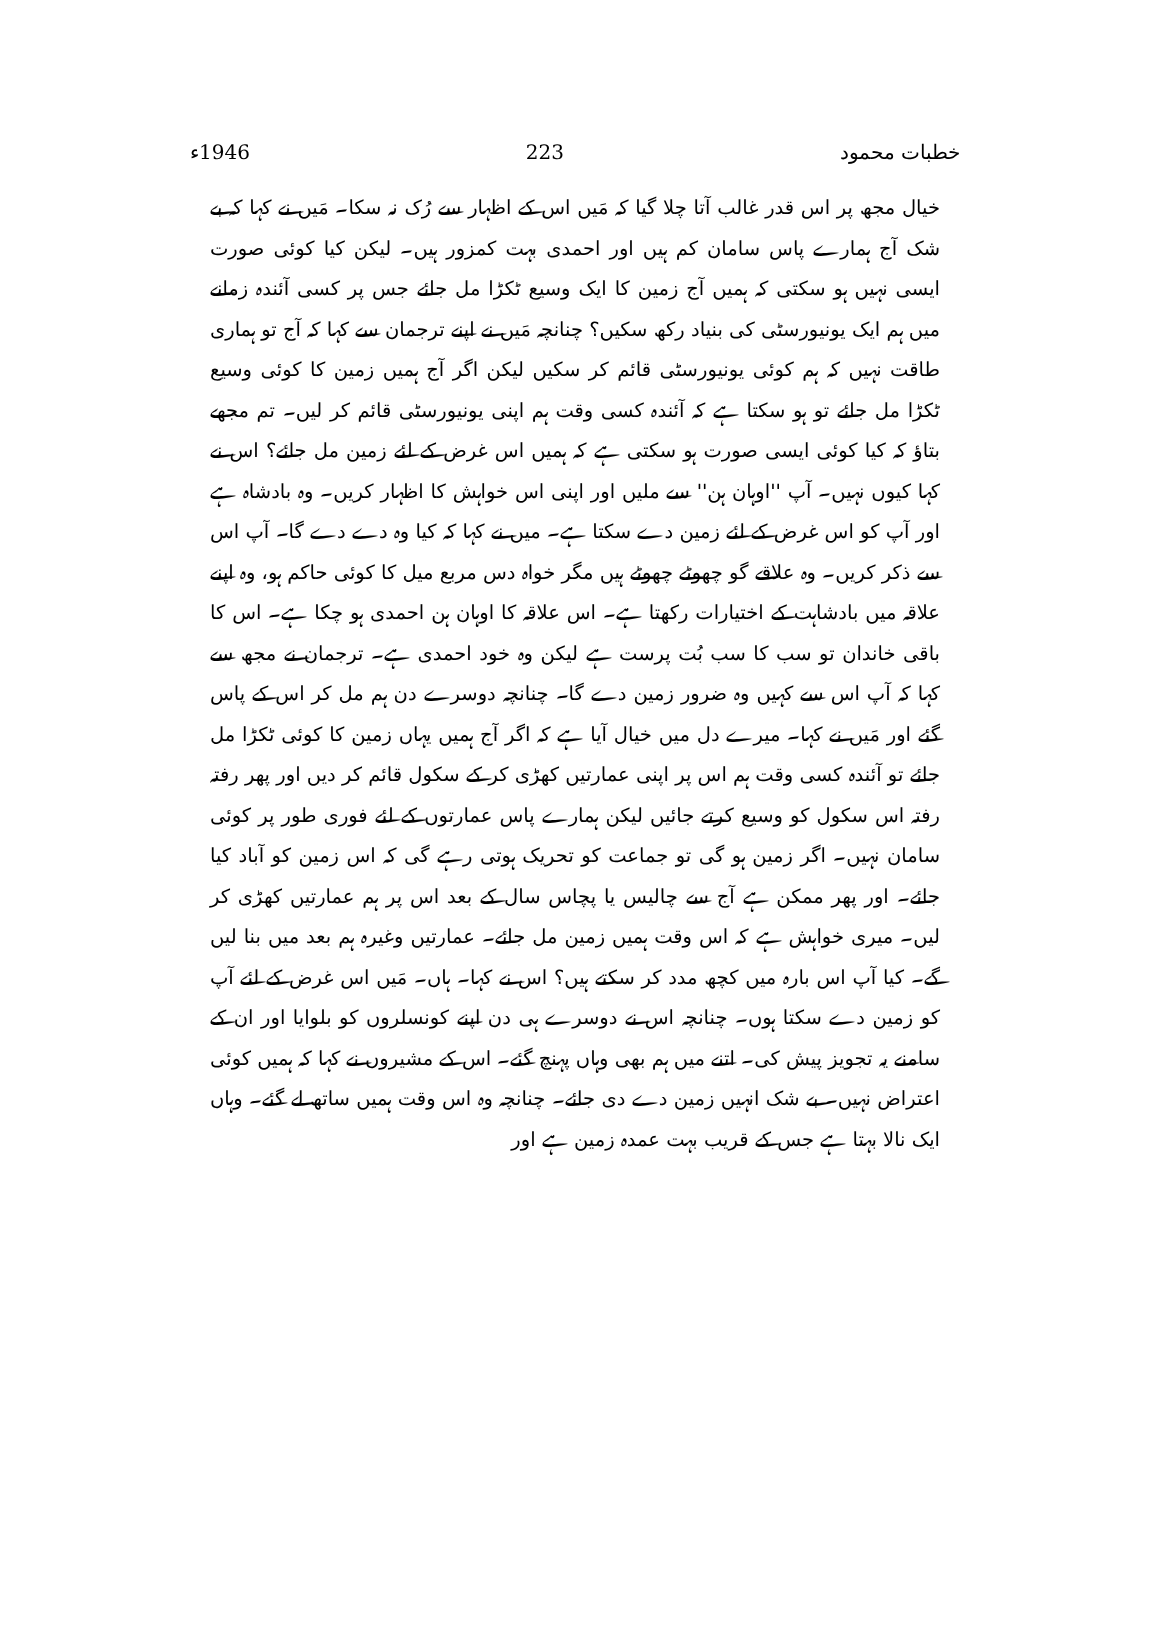خطبات محمود 223 1946ء
خیال مجھ پر اس قدر غالب آتا چلا گیا کہ مَیں اس کے اظہار سے رُک نہ سکا۔ مَیں نے کہا کہ بے شک آج ہمارے پاس سامان کم ہیں اور احمدی بہت کمزور ہیں۔ لیکن کیا کوئی صورت ایسی نہیں ہو سکتی کہ ہمیں آج زمین کا ایک وسیع ٹکڑا مل جائے جس پر کسی آئندہ زمانے میں ہم ایک یونیورسٹی کی بنیاد رکھ سکیں؟ چنانچہ مَیں نے اپنے ترجمان سے کہا کہ آج تو ہماری طاقت نہیں کہ ہم کوئی یونیورسٹی قائم کر سکیں لیکن اگر آج ہمیں زمین کا کوئی وسیع ٹکڑا مل جائے تو ہو سکتا ہے کہ آئندہ کسی وقت ہم اپنی یونیورسٹی قائم کر لیں۔ تم مجھے بتاؤ کہ کیا کوئی ایسی صورت ہو سکتی ہے کہ ہمیں اس غرض کے لئے زمین مل جائے؟ اس نے کہا کیوں نہیں۔ آپ ''اوہان ہن'' سے ملیں اور اپنی اس خواہش کا اظہار کریں۔ وہ بادشاہ ہے اور آپ کو اس غرض کے لئے زمین دے سکتا ہے۔ میں نے کہا کہ کیا وہ دے دے گا۔ آپ اس سے ذکر کریں۔ وہ علاقے گو چھوٹے چھوٹے ہیں مگر خواہ دس مربع میل کا کوئی حاکم ہو، وہ اپنے علاقہ میں بادشاہت کے اختیارات رکھتا ہے۔ اس علاقہ کا اوہان ہن احمدی ہو چکا ہے۔ اس کا باقی خاندان تو سب کا سب بُت پرست ہے لیکن وہ خود احمدی ہے۔ ترجمان نے مجھ سے کہا کہ آپ اس سے کہیں وہ ضرور زمین دے گا۔ چنانچہ دوسرے دن ہم مل کر اس کے پاس گئے اور مَیں نے کہا۔ میرے دل میں خیال آیا ہے کہ اگر آج ہمیں یہاں زمین کا کوئی ٹکڑا مل جائے تو آئندہ کسی وقت ہم اس پر اپنی عمارتیں کھڑی کر کے سکول قائم کر دیں اور پھر رفتہ رفتہ اس سکول کو وسیع کرتے جائیں لیکن ہمارے پاس عمارتوں کے لئے فوری طور پر کوئی سامان نہیں۔ اگر زمین ہو گی تو جماعت کو تحریک ہوتی رہے گی کہ اس زمین کو آباد کیا جائے۔ اور پھر ممکن ہے آج سے چالیس یا پچاس سال کے بعد اس پر ہم عمارتیں کھڑی کر لیں۔ میری خواہش ہے کہ اس وقت ہمیں زمین مل جائے۔ عمارتیں وغیرہ ہم بعد میں بنا لیں گے۔ کیا آپ اس بارہ میں کچھ مدد کر سکتے ہیں؟ اس نے کہا۔ ہاں۔ مَیں اس غرض کے لئے آپ کو زمین دے سکتا ہوں۔ چنانچہ اس نے دوسرے ہی دن اپنے کونسلروں کو بلوایا اور ان کے سامنے یہ تجویز پیش کی۔ اتنے میں ہم بھی وہاں پہنچ گئے۔ اس کے مشیروں نے کہا کہ ہمیں کوئی اعتراض نہیں۔ بے شک انہیں زمین دے دی جائے۔ چنانچہ وہ اس وقت ہمیں ساتھ لے گئے۔ وہاں ایک نالا بہتا ہے جس کے قریب بہت عمدہ زمین ہے اور